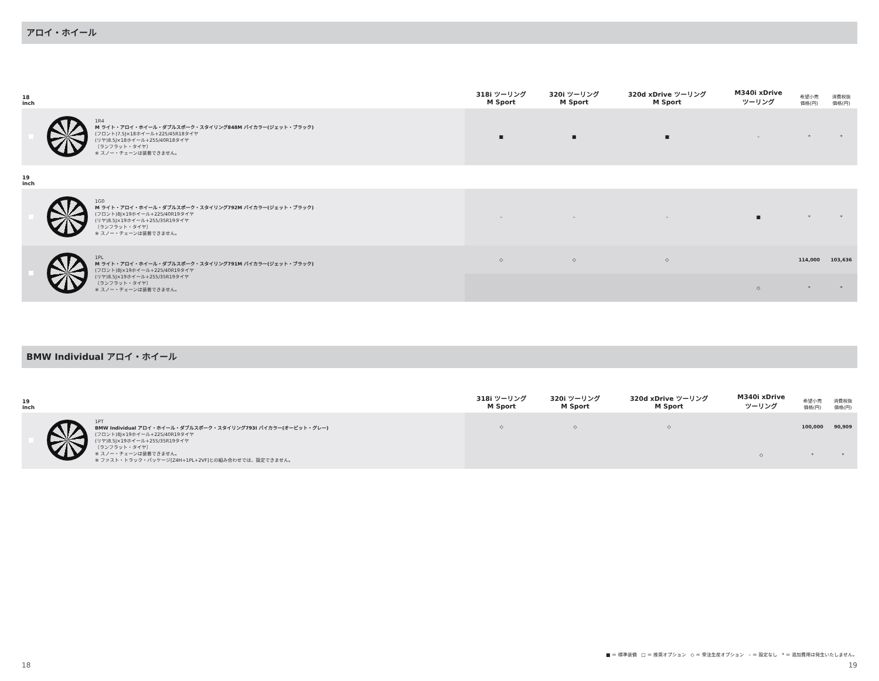アロイ・ホイール
| 18 inch | | | 318i ツーリング M Sport | 320i ツーリング M Sport | 320d xDrive ツーリング M Sport | M340i xDrive ツーリング | 希望小売 価格(円) | 消費税抜 価格(円) |
| --- | --- | --- | --- | --- | --- | --- | --- | --- |
| | | 1R4 M ライト・アロイ・ホイール・ダブルスポーク・スタイリング848M バイカラー(ジェット・ブラック) (フロント)7.5J×18ホイール+225/45R18タイヤ (リヤ)8.5J×18ホイール+255/40R18タイヤ 〔ランフラット・タイヤ〕 ※ スノー・チェーンは装着できません。 | ■ | ■ | ■ | – | * | * |
| 19 inch | | | | | | | | |
| | | 1G0 M ライト・アロイ・ホイール・ダブルスポーク・スタイリング792M バイカラー(ジェット・ブラック) (フロント)8J×19ホイール+225/40R19タイヤ (リヤ)8.5J×19ホイール+255/35R19タイヤ 〔ランフラット・タイヤ〕 ※ スノー・チェーンは装着できません。 | – | – | – | ■ | * | * |
| | | 1PL M ライト・アロイ・ホイール・ダブルスポーク・スタイリング791M バイカラー(ジェット・ブラック) (フロント)8J×19ホイール+225/40R19タイヤ (リヤ)8.5J×19ホイール+255/35R19タイヤ 〔ランフラット・タイヤ〕 ※ スノー・チェーンは装着できません。 | ◇ | ◇ | ◇ | | 114,000 | 103,636 |
| | | | | | | ◇ | * | * |
BMW Individual アロイ・ホイール
| 19 inch | | | 318i ツーリング M Sport | 320i ツーリング M Sport | 320d xDrive ツーリング M Sport | M340i xDrive ツーリング | 希望小売 価格(円) | 消費税抜 価格(円) |
| --- | --- | --- | --- | --- | --- | --- | --- | --- |
| | | 1PT BMW Individual アロイ・ホイール・ダブルスポーク・スタイリング793I バイカラー(オービット・グレー) (フロント)8J×19ホイール+225/40R19タイヤ (リヤ)8.5J×19ホイール+255/35R19タイヤ 〔ランフラット・タイヤ〕 ※ スノー・チェーンは装着できません。 ※ ファスト・トラック・パッケージ[Z4H+1PL+2VF]との組み合わせでは、設定できません。 | ◇ | ◇ | ◇ | | 100,000 | 90,909 |
| | | | | | | ◇ | * | * |
■ ＝ 標準装備 □ ＝ 推奨オプション ◇ ＝ 受注生産オプション – ＝ 設定なし * ＝ 追加費用は発生いたしません。
18 19